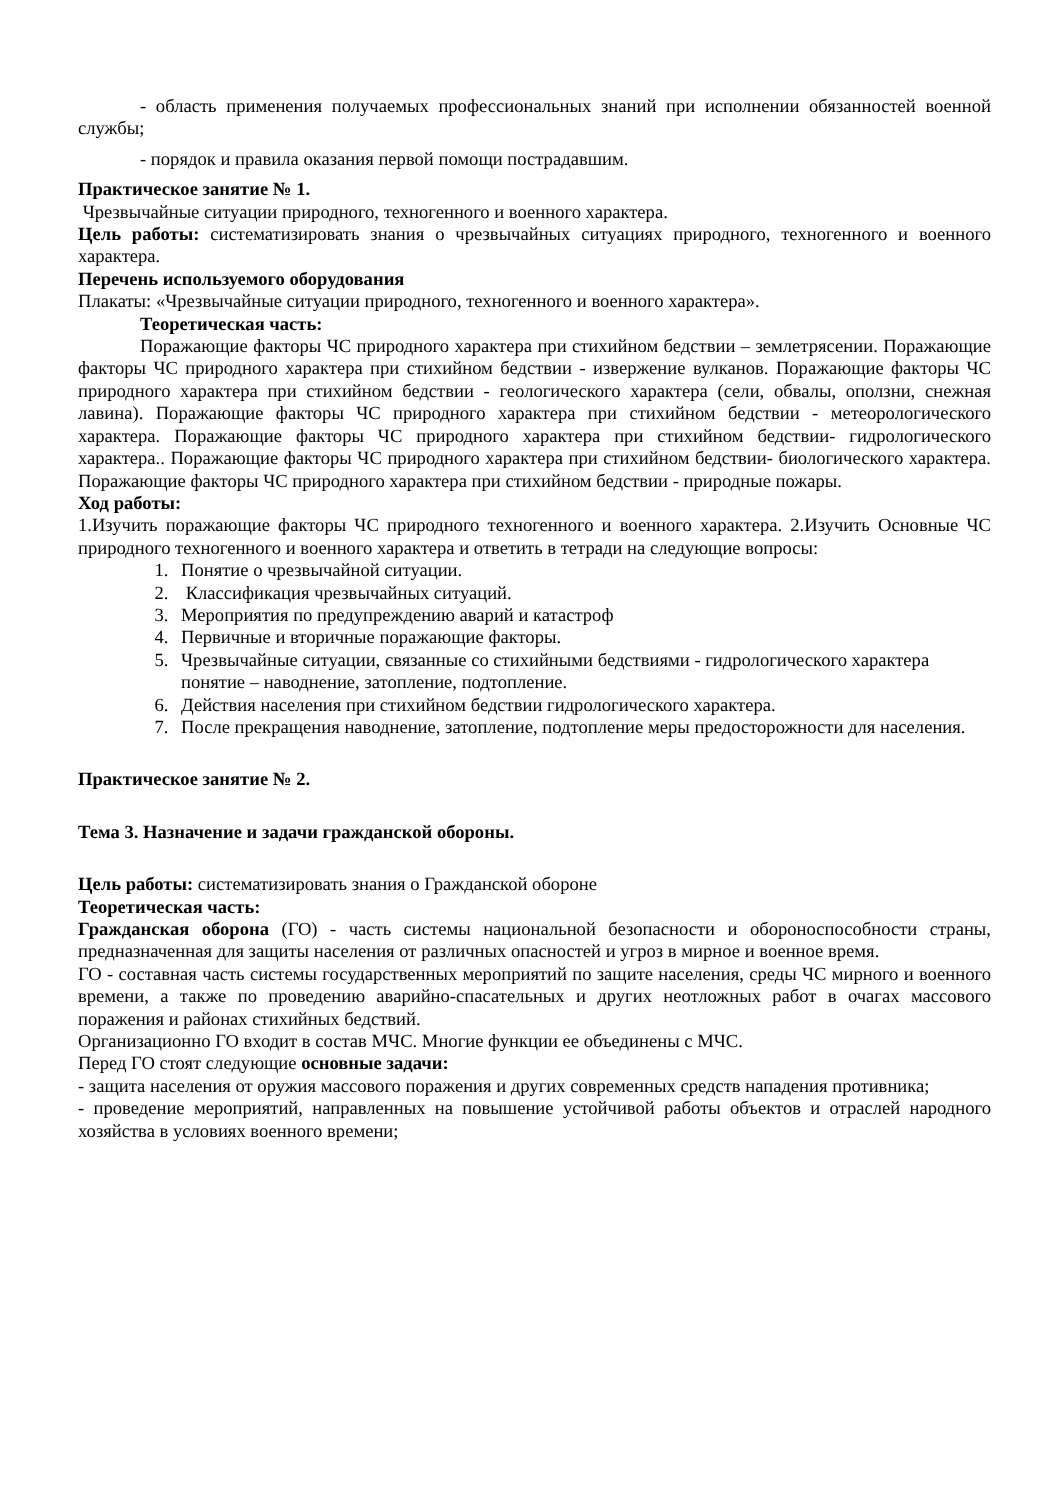- область применения получаемых профессиональных знаний при исполнении обязанностей военной службы;
- порядок и правила оказания первой помощи пострадавшим.
Практическое занятие № 1.
Чрезвычайные ситуации природного, техногенного и военного характера.
Цель работы: систематизировать знания о чрезвычайных ситуациях природного, техногенного и военного характера.
Перечень используемого оборудования
Плакаты: «Чрезвычайные ситуации природного, техногенного и военного характера».
Теоретическая часть:
Поражающие факторы ЧС природного характера при стихийном бедствии – землетрясении. Поражающие факторы ЧС природного характера при стихийном бедствии - извержение вулканов. Поражающие факторы ЧС природного характера при стихийном бедствии - геологического характера (сели, обвалы, оползни, снежная лавина). Поражающие факторы ЧС природного характера при стихийном бедствии - метеорологического характера. Поражающие факторы ЧС природного характера при стихийном бедствии- гидрологического характера.. Поражающие факторы ЧС природного характера при стихийном бедствии- биологического характера. Поражающие факторы ЧС природного характера при стихийном бедствии - природные пожары.
Ход работы:
1.Изучить поражающие факторы ЧС природного техногенного и военного характера. 2.Изучить Основные ЧС природного техногенного и военного характера и ответить в тетради на следующие вопросы:
1. Понятие о чрезвычайной ситуации.
2. Классификация чрезвычайных ситуаций.
3. Мероприятия по предупреждению аварий и катастроф
4. Первичные и вторичные поражающие факторы.
5. Чрезвычайные ситуации, связанные со стихийными бедствиями - гидрологического характера понятие – наводнение, затопление, подтопление.
6. Действия населения при стихийном бедствии гидрологического характера.
7. После прекращения наводнение, затопление, подтопление меры предосторожности для населения.
Практическое занятие № 2.
Тема 3. Назначение и задачи гражданской обороны.
Цель работы: систематизировать знания о Гражданской обороне
Теоретическая часть:
Гражданская оборона (ГО) - часть системы национальной безопасности и обороноспособности страны, предназначенная для защиты населения от различных опасностей и угроз в мирное и военное время.
ГО - составная часть системы государственных мероприятий по защите населения, среды ЧС мирного и военного времени, а также по проведению аварийно-спасательных и других неотложных работ в очагах массового поражения и районах стихийных бедствий.
Организационно ГО входит в состав МЧС. Многие функции ее объединены с МЧС.
Перед ГО стоят следующие основные задачи:
- защита населения от оружия массового поражения и других современных средств нападения противника;
- проведение мероприятий, направленных на повышение устойчивой работы объектов и отраслей народного хозяйства в условиях военного времени;